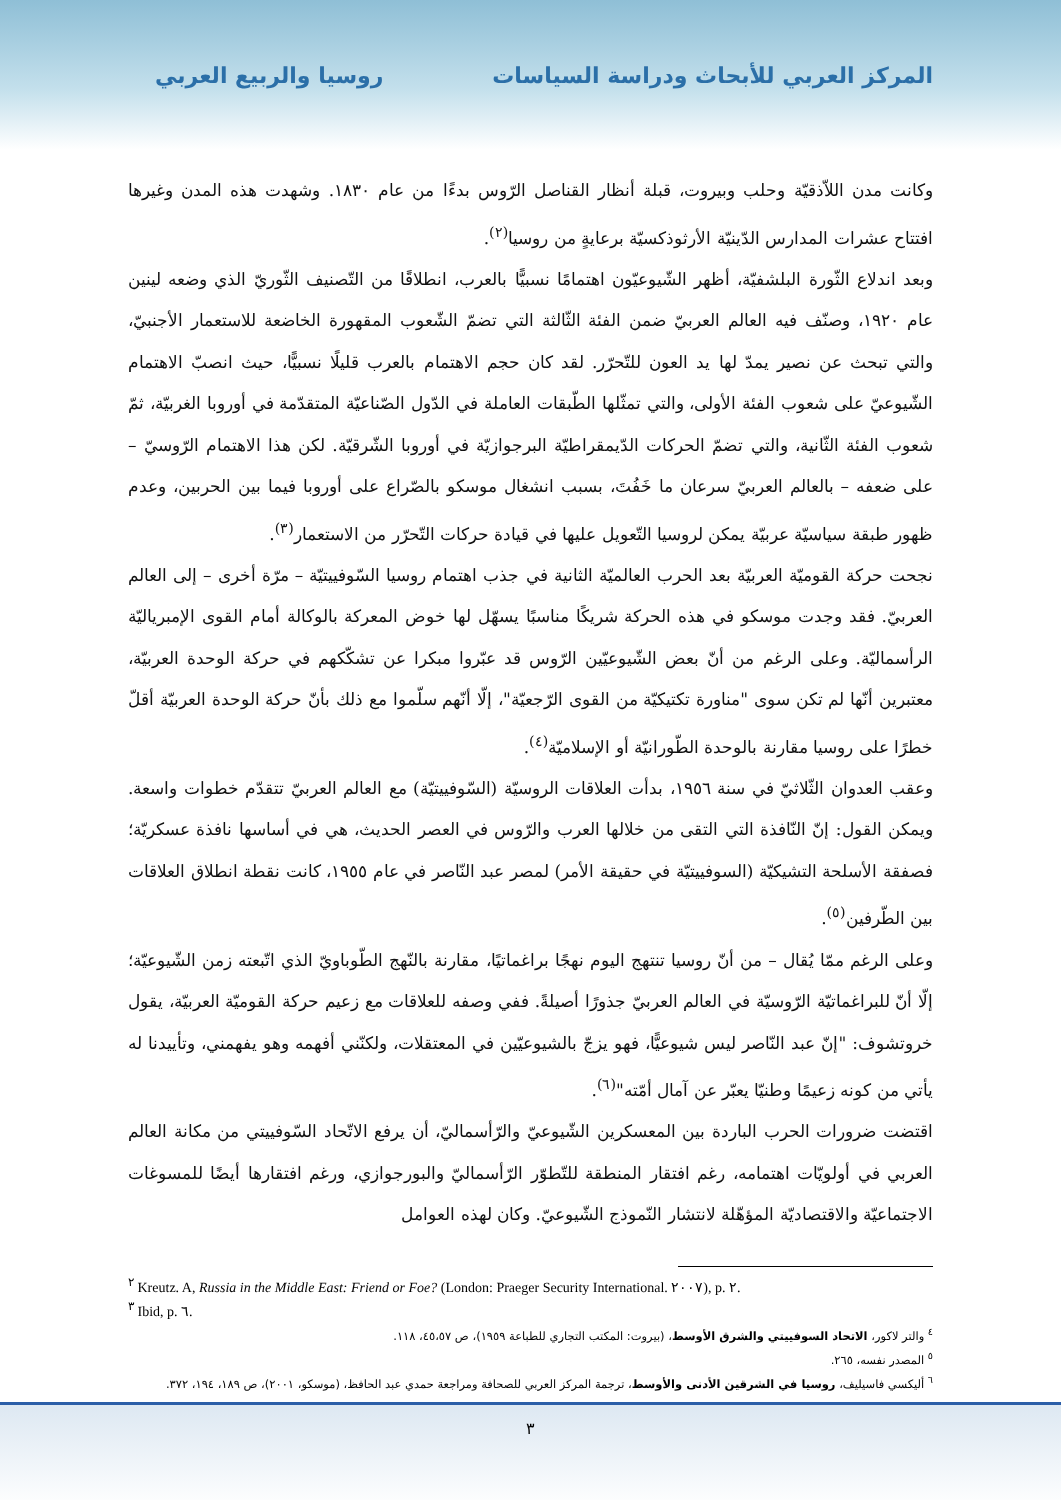المركز العربي للأبحاث ودراسة السياسات روسيا والربيع العربي
وكانت مدن اللاّذقيّة وحلب وبيروت، قبلة أنظار القناصل الرّوس بدءًا من عام ١٨٣٠. وشهدت هذه المدن وغيرها افتتاح عشرات المدارس الدّينيّة الأرثوذكسيّة برعايةٍ من روسيا<sup>(٢)</sup>.
وبعد اندلاع الثّورة البلشفيّة، أظهر الشّيوعيّون اهتمامًا نسبيًّا بالعرب، انطلاقًا من التّصنيف الثّوريّ الذي وضعه لينين عام ١٩٢٠، وصنّف فيه العالم العربيّ ضمن الفئة الثّالثة التي تضمّ الشّعوب المقهورة الخاضعة للاستعمار الأجنبيّ، والتي تبحث عن نصير يمدّ لها يد العون للتّحرّر. لقد كان حجم الاهتمام بالعرب قليلًا نسبيًّا، حيث انصبّ الاهتمام الشّيوعيّ على شعوب الفئة الأولى، والتي تمثّلها الطّبقات العاملة في الدّول الصّناعيّة المتقدّمة في أوروبا الغربيّة، ثمّ شعوب الفئة الثّانية، والتي تضمّ الحركات الدّيمقراطيّة البرجوازيّة في أوروبا الشّرقيّة. لكن هذا الاهتمام الرّوسيّ – على ضعفه – بالعالم العربيّ سرعان ما خَفُتَ، بسبب انشغال موسكو بالصّراع على أوروبا فيما بين الحربين، وعدم ظهور طبقة سياسيّة عربيّة يمكن لروسيا التّعويل عليها في قيادة حركات التّحرّر من الاستعمار<sup>(٣)</sup>.
نجحت حركة القوميّة العربيّة بعد الحرب العالميّة الثانية في جذب اهتمام روسيا السّوفييتيّة – مرّة أخرى – إلى العالم العربيّ. فقد وجدت موسكو في هذه الحركة شريكًا مناسبًا يسهّل لها خوض المعركة بالوكالة أمام القوى الإمبرياليّة الرأسماليّة. وعلى الرغم من أنّ بعض الشّيوعيّين الرّوس قد عبّروا مبكرا عن تشكّكهم في حركة الوحدة العربيّة، معتبرين أنّها لم تكن سوى "مناورة تكتيكيّة من القوى الرّجعيّة"، إلّا أنّهم سلّموا مع ذلك بأنّ حركة الوحدة العربيّة أقلّ خطرًا على روسيا مقارنة بالوحدة الطّورانيّة أو الإسلاميّة<sup>(٤)</sup>.
وعقب العدوان الثّلاثيّ في سنة ١٩٥٦، بدأت العلاقات الروسيّة (السّوفييتيّة) مع العالم العربيّ تتقدّم خطوات واسعة. ويمكن القول: إنّ النّافذة التي التقى من خلالها العرب والرّوس في العصر الحديث، هي في أساسها نافذة عسكريّة؛ فصفقة الأسلحة التشيكيّة (السوفييتيّة في حقيقة الأمر) لمصر عبد النّاصر في عام ١٩٥٥، كانت نقطة انطلاق العلاقات بين الطّرفين<sup>(٥)</sup>.
وعلى الرغم ممّا يُقال – من أنّ روسيا تنتهج اليوم نهجًا براغماتيًا، مقارنة بالنّهج الطّوباويّ الذي اتّبعته زمن الشّيوعيّة؛ إلّا أنّ للبراغماتيّة الرّوسيّة في العالم العربيّ جذورًا أصيلةً. ففي وصفه للعلاقات مع زعيم حركة القوميّة العربيّة، يقول خروتشوف: "إنّ عبد النّاصر ليس شيوعيًّا، فهو يزجّ بالشيوعيّين في المعتقلات، ولكنّني أفهمه وهو يفهمني، وتأييدنا له يأتي من كونه زعيمًا وطنيّا يعبّر عن آمال أمّته"<sup>(٦)</sup>.
اقتضت ضرورات الحرب الباردة بين المعسكرين الشّيوعيّ والرّأسماليّ، أن يرفع الاتّحاد السّوفييتي من مكانة العالم العربي في أولويّات اهتمامه، رغم افتقار المنطقة للتّطوّر الرّأسماليّ والبورجوازي، ورغم افتقارها أيضًا للمسوغات الاجتماعيّة والاقتصاديّة المؤهّلة لانتشار النّموذج الشّيوعيّ. وكان لهذه العوامل
<sup>٢</sup> Kreutz. A, Russia in the Middle East: Friend or Foe? (London: Praeger Security International. ٢٠٠٧), p. ٢.
<sup>٣</sup> Ibid, p. ٦.
<sup>٤</sup> والتر لاكور، الاتحاد السوفييتي والشرق الأوسط، (بيروت: المكتب التجاري للطباعة ١٩٥٩)، ص ٤٥،٥٧، ١١٨.
<sup>٥</sup> المصدر نفسه، ٢٦٥.
<sup>٦</sup> أليكسي فاسيليف، روسيا في الشرقين الأدنى والأوسط، ترجمة المركز العربي للصحافة ومراجعة حمدي عبد الحافظ، (موسكو، ٢٠٠١)، ص ١٨٩، ١٩٤، ٣٧٢.
٣